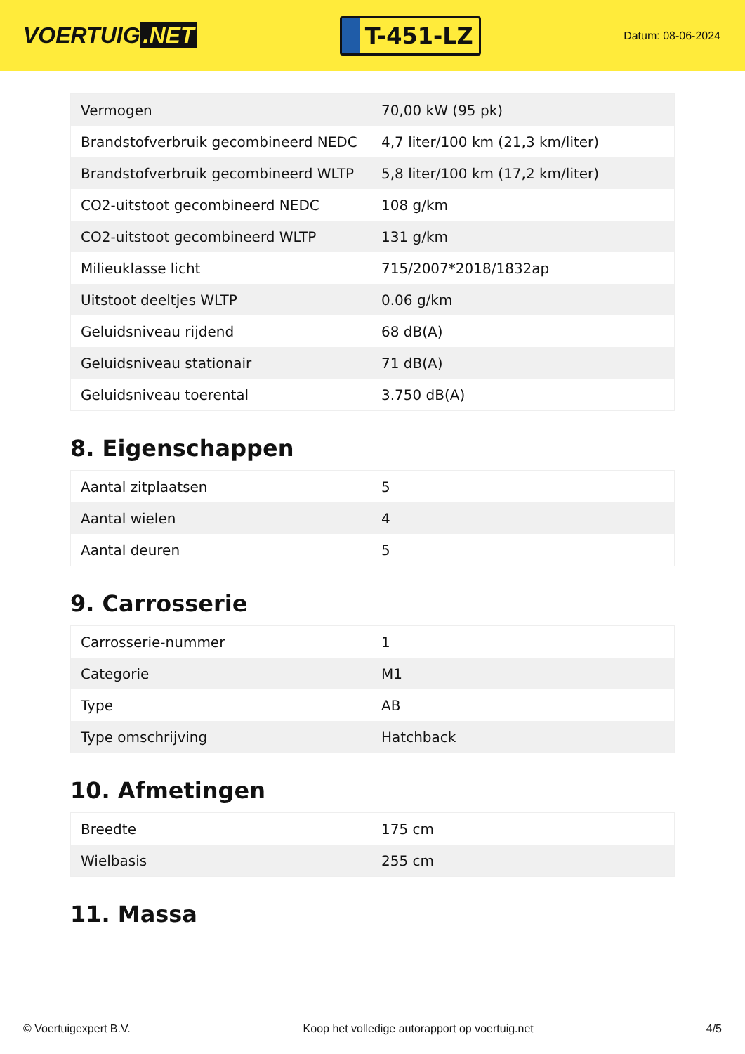VOERTUIG.NET
T-451-LZ
Datum: 08-06-2024
| Vermogen | 70,00 kW (95 pk) |
| Brandstofverbruik gecombineerd NEDC | 4,7 liter/100 km (21,3 km/liter) |
| Brandstofverbruik gecombineerd WLTP | 5,8 liter/100 km (17,2 km/liter) |
| CO2-uitstoot gecombineerd NEDC | 108 g/km |
| CO2-uitstoot gecombineerd WLTP | 131 g/km |
| Milieuklasse licht | 715/2007*2018/1832ap |
| Uitstoot deeltjes WLTP | 0.06 g/km |
| Geluidsniveau rijdend | 68 dB(A) |
| Geluidsniveau stationair | 71 dB(A) |
| Geluidsniveau toerental | 3.750 dB(A) |
8. Eigenschappen
| Aantal zitplaatsen | 5 |
| Aantal wielen | 4 |
| Aantal deuren | 5 |
9. Carrosserie
| Carrosserie-nummer | 1 |
| Categorie | M1 |
| Type | AB |
| Type omschrijving | Hatchback |
10. Afmetingen
| Breedte | 175 cm |
| Wielbasis | 255 cm |
11. Massa
© Voertuigexpert B.V. Koop het volledige autorapport op voertuig.net 4/5